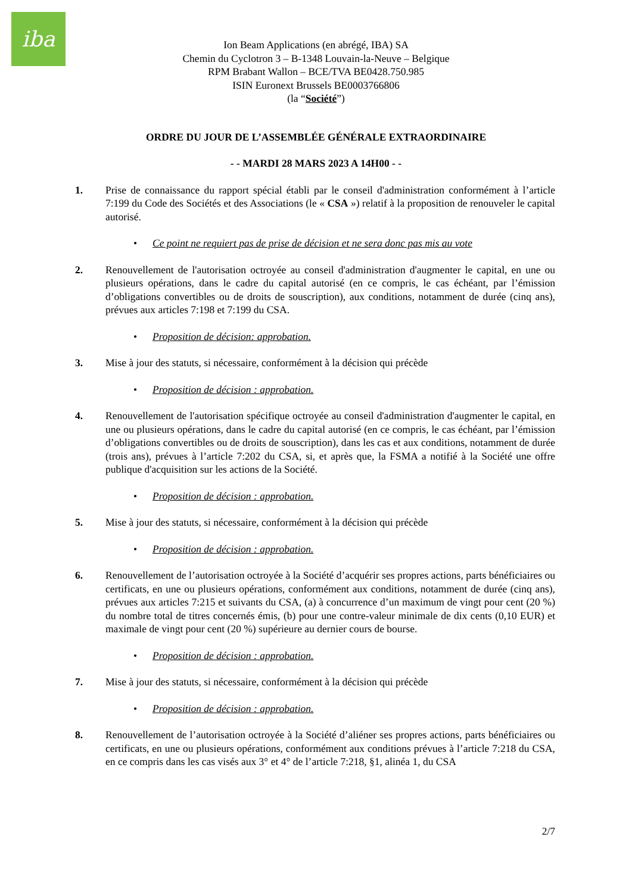iba
Ion Beam Applications (en abrégé, IBA) SA
Chemin du Cyclotron 3 – B-1348 Louvain-la-Neuve – Belgique
RPM Brabant Wallon – BCE/TVA BE0428.750.985
ISIN Euronext Brussels BE0003766806
(la “Société”)
ORDRE DU JOUR DE L’ASSEMBLÉE GÉNÉRALE EXTRAORDINAIRE
- - MARDI 28 MARS 2023 A 14H00 - -
1. Prise de connaissance du rapport spécial établi par le conseil d'administration conformément à l’article 7:199 du Code des Sociétés et des Associations (le « CSA ») relatif à la proposition de renouveler le capital autorisé.
• Ce point ne requiert pas de prise de décision et ne sera donc pas mis au vote
2. Renouvellement de l'autorisation octroyée au conseil d'administration d'augmenter le capital, en une ou plusieurs opérations, dans le cadre du capital autorisé (en ce compris, le cas échéant, par l’émission d’obligations convertibles ou de droits de souscription), aux conditions, notamment de durée (cinq ans), prévues aux articles 7:198 et 7:199 du CSA.
• Proposition de décision: approbation.
3. Mise à jour des statuts, si nécessaire, conformément à la décision qui précède
• Proposition de décision : approbation.
4. Renouvellement de l'autorisation spécifique octroyée au conseil d'administration d'augmenter le capital, en une ou plusieurs opérations, dans le cadre du capital autorisé (en ce compris, le cas échéant, par l’émission d’obligations convertibles ou de droits de souscription), dans les cas et aux conditions, notamment de durée (trois ans), prévues à l’article 7:202 du CSA, si, et après que, la FSMA a notifié à la Société une offre publique d'acquisition sur les actions de la Société.
• Proposition de décision : approbation.
5. Mise à jour des statuts, si nécessaire, conformément à la décision qui précède
• Proposition de décision : approbation.
6. Renouvellement de l’autorisation octroyée à la Société d’acquérir ses propres actions, parts bénéficiaires ou certificats, en une ou plusieurs opérations, conformément aux conditions, notamment de durée (cinq ans), prévues aux articles 7:215 et suivants du CSA, (a) à concurrence d’un maximum de vingt pour cent (20 %) du nombre total de titres concernés émis, (b) pour une contre-valeur minimale de dix cents (0,10 EUR) et maximale de vingt pour cent (20 %) supérieure au dernier cours de bourse.
• Proposition de décision : approbation.
7. Mise à jour des statuts, si nécessaire, conformément à la décision qui précède
• Proposition de décision : approbation.
8. Renouvellement de l’autorisation octroyée à la Société d’aliéner ses propres actions, parts bénéficiaires ou certificats, en une ou plusieurs opérations, conformément aux conditions prévues à l’article 7:218 du CSA, en ce compris dans les cas visés aux 3° et 4° de l’article 7:218, §1, alinéa 1, du CSA
2/7